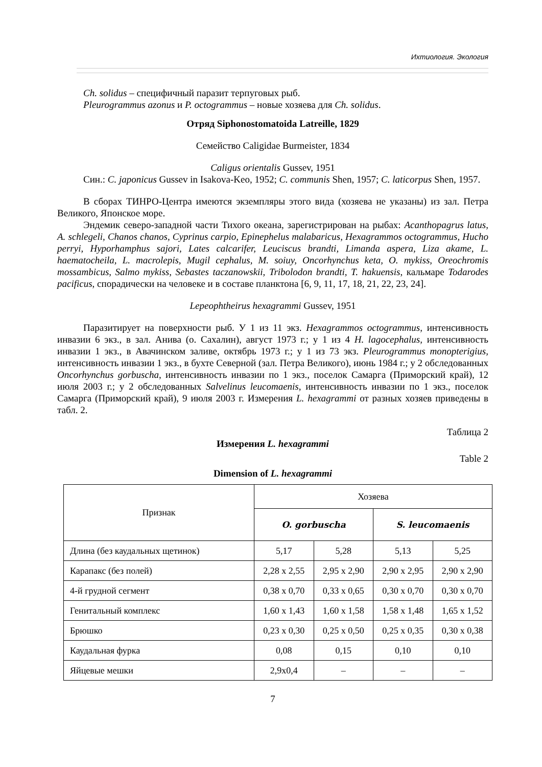Ихтиология. Экология
Ch. solidus – специфичный паразит терпуговых рыб.
Pleurogrammus azonus и P. octogrammus – новые хозяева для Ch. solidus.
Отряд Siphonostomatoida Latreille, 1829
Семейство Caligidae Burmeister, 1834
Caligus orientalis Gussev, 1951
Син.: C. japonicus Gussev in Isakova-Keo, 1952; C. communis Shen, 1957; C. laticorpus Shen, 1957.
В сборах ТИНРО-Центра имеются экземпляры этого вида (хозяева не указаны) из зал. Петра Великого, Японское море.
Эндемик северо-западной части Тихого океана, зарегистрирован на рыбах: Acanthopagrus latus, A. schlegeli, Chanos chanos, Cyprinus carpio, Epinephelus malabaricus, Hexagrammos octogrammus, Hucho perryi, Hyporhamphus sajori, Lates calcarifer, Leuciscus brandti, Limanda aspera, Liza akame, L. haematocheila, L. macrolepis, Mugil cephalus, M. soiuy, Oncorhynchus keta, O. mykiss, Oreochromis mossambicus, Salmo mykiss, Sebastes taczanowskii, Tribolodon brandti, T. hakuensis, кальмаре Todarodes pacificus, спорадически на человеке и в составе планктона [6, 9, 11, 17, 18, 21, 22, 23, 24].
Lepeophtheirus hexagrammi Gussev, 1951
Паразитирует на поверхности рыб. У 1 из 11 экз. Hexagrammos octogrammus, интенсивность инвазии 6 экз., в зал. Анива (о. Сахалин), август 1973 г.; у 1 из 4 H. lagocephalus, интенсивность инвазии 1 экз., в Авачинском заливе, октябрь 1973 г.; у 1 из 73 экз. Pleurogrammus monopterigius, интенсивность инвазии 1 экз., в бухте Северной (зал. Петра Великого), июнь 1984 г.; у 2 обследованных Oncorhynchus gorbuscha, интенсивность инвазии по 1 экз., поселок Самарга (Приморский край), 12 июля 2003 г.; у 2 обследованных Salvelinus leucomaenis, интенсивность инвазии по 1 экз., поселок Самарга (Приморский край), 9 июля 2003 г. Измерения L. hexagrammi от разных хозяев приведены в табл. 2.
Таблица 2
Измерения L. hexagrammi
Table 2
Dimension of L. hexagrammi
| Признак | Хозяева | | | |
| --- | --- | --- | --- | --- |
| | O. gorbuscha | | S. leucomaenis | |
| Длина (без каудальных щетинок) | 5,17 | 5,28 | 5,13 | 5,25 |
| Карапакс (без полей) | 2,28 x 2,55 | 2,95 x 2,90 | 2,90 x 2,95 | 2,90 x 2,90 |
| 4-й грудной сегмент | 0,38 x 0,70 | 0,33 x 0,65 | 0,30 x 0,70 | 0,30 x 0,70 |
| Генитальный комплекс | 1,60 x 1,43 | 1,60 x 1,58 | 1,58 x 1,48 | 1,65 x 1,52 |
| Брюшко | 0,23 x 0,30 | 0,25 x 0,50 | 0,25 x 0,35 | 0,30 x 0,38 |
| Каудальная фурка | 0,08 | 0,15 | 0,10 | 0,10 |
| Яйцевые мешки | 2,9x0,4 | – | – | – |
7